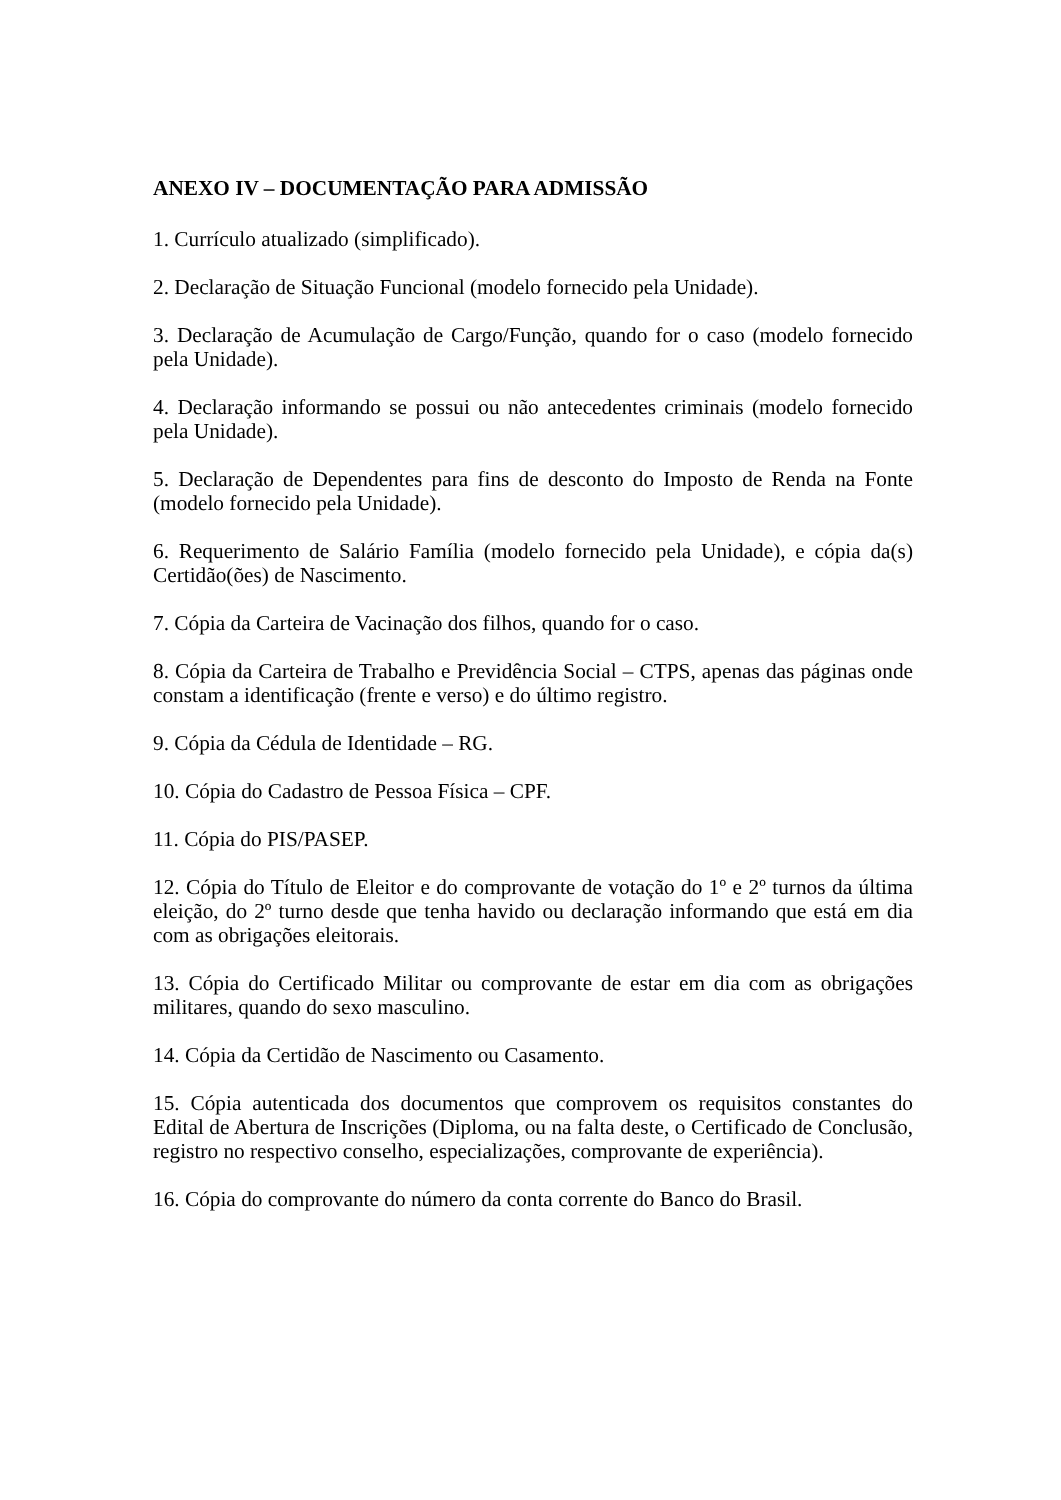ANEXO IV – DOCUMENTAÇÃO PARA ADMISSÃO
1. Currículo atualizado (simplificado).
2. Declaração de Situação Funcional (modelo fornecido pela Unidade).
3. Declaração de Acumulação de Cargo/Função, quando for o caso (modelo fornecido pela Unidade).
4. Declaração informando se possui ou não antecedentes criminais (modelo fornecido pela Unidade).
5. Declaração de Dependentes para fins de desconto do Imposto de Renda na Fonte (modelo fornecido pela Unidade).
6. Requerimento de Salário Família (modelo fornecido pela Unidade), e cópia da(s) Certidão(ões) de Nascimento.
7. Cópia da Carteira de Vacinação dos filhos, quando for o caso.
8. Cópia da Carteira de Trabalho e Previdência Social – CTPS, apenas das páginas onde constam a identificação (frente e verso) e do último registro.
9. Cópia da Cédula de Identidade – RG.
10. Cópia do Cadastro de Pessoa Física – CPF.
11. Cópia do PIS/PASEP.
12. Cópia do Título de Eleitor e do comprovante de votação do 1º e 2º turnos da última eleição, do 2º turno desde que tenha havido ou declaração informando que está em dia com as obrigações eleitorais.
13. Cópia do Certificado Militar ou comprovante de estar em dia com as obrigações militares, quando do sexo masculino.
14. Cópia da Certidão de Nascimento ou Casamento.
15. Cópia autenticada dos documentos que comprovem os requisitos constantes do Edital de Abertura de Inscrições (Diploma, ou na falta deste, o Certificado de Conclusão, registro no respectivo conselho, especializações, comprovante de experiência).
16. Cópia do comprovante do número da conta corrente do Banco do Brasil.